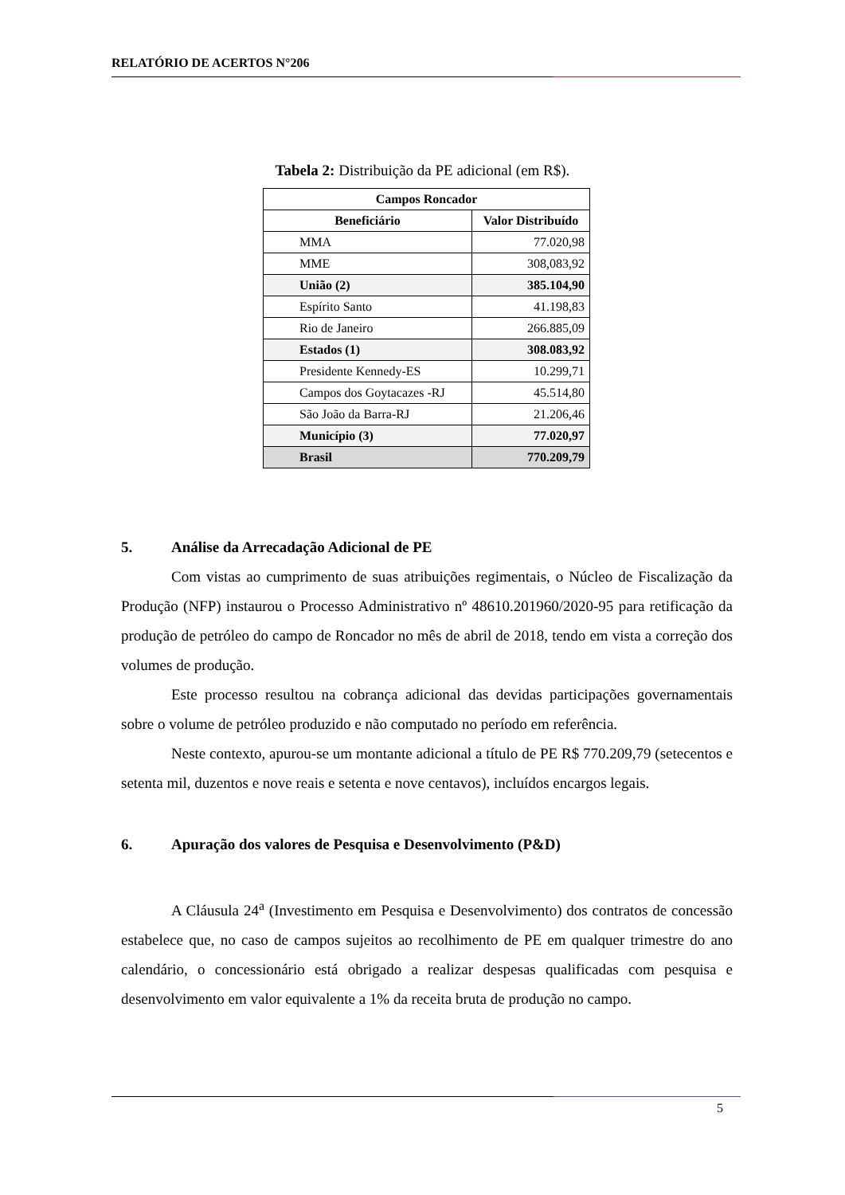RELATÓRIO DE ACERTOS N°206
Tabela 2: Distribuição da PE adicional (em R$).
| Campos Roncador | |
| --- | --- |
| Beneficiário | Valor Distribuído |
| MMA | 77.020,98 |
| MME | 308,083,92 |
| União (2) | 385.104,90 |
| Espírito Santo | 41.198,83 |
| Rio de Janeiro | 266.885,09 |
| Estados (1) | 308.083,92 |
| Presidente Kennedy-ES | 10.299,71 |
| Campos dos Goytacazes -RJ | 45.514,80 |
| São João da Barra-RJ | 21.206,46 |
| Município (3) | 77.020,97 |
| Brasil | 770.209,79 |
5. Análise da Arrecadação Adicional de PE
Com vistas ao cumprimento de suas atribuições regimentais, o Núcleo de Fiscalização da Produção (NFP) instaurou o Processo Administrativo nº 48610.201960/2020-95 para retificação da produção de petróleo do campo de Roncador no mês de abril de 2018, tendo em vista a correção dos volumes de produção.
Este processo resultou na cobrança adicional das devidas participações governamentais sobre o volume de petróleo produzido e não computado no período em referência.
Neste contexto, apurou-se um montante adicional a título de PE R$ 770.209,79 (setecentos e setenta mil, duzentos e nove reais e setenta e nove centavos), incluídos encargos legais.
6. Apuração dos valores de Pesquisa e Desenvolvimento (P&D)
A Cláusula 24<sup>a</sup> (Investimento em Pesquisa e Desenvolvimento) dos contratos de concessão estabelece que, no caso de campos sujeitos ao recolhimento de PE em qualquer trimestre do ano calendário, o concessionário está obrigado a realizar despesas qualificadas com pesquisa e desenvolvimento em valor equivalente a 1% da receita bruta de produção no campo.
5